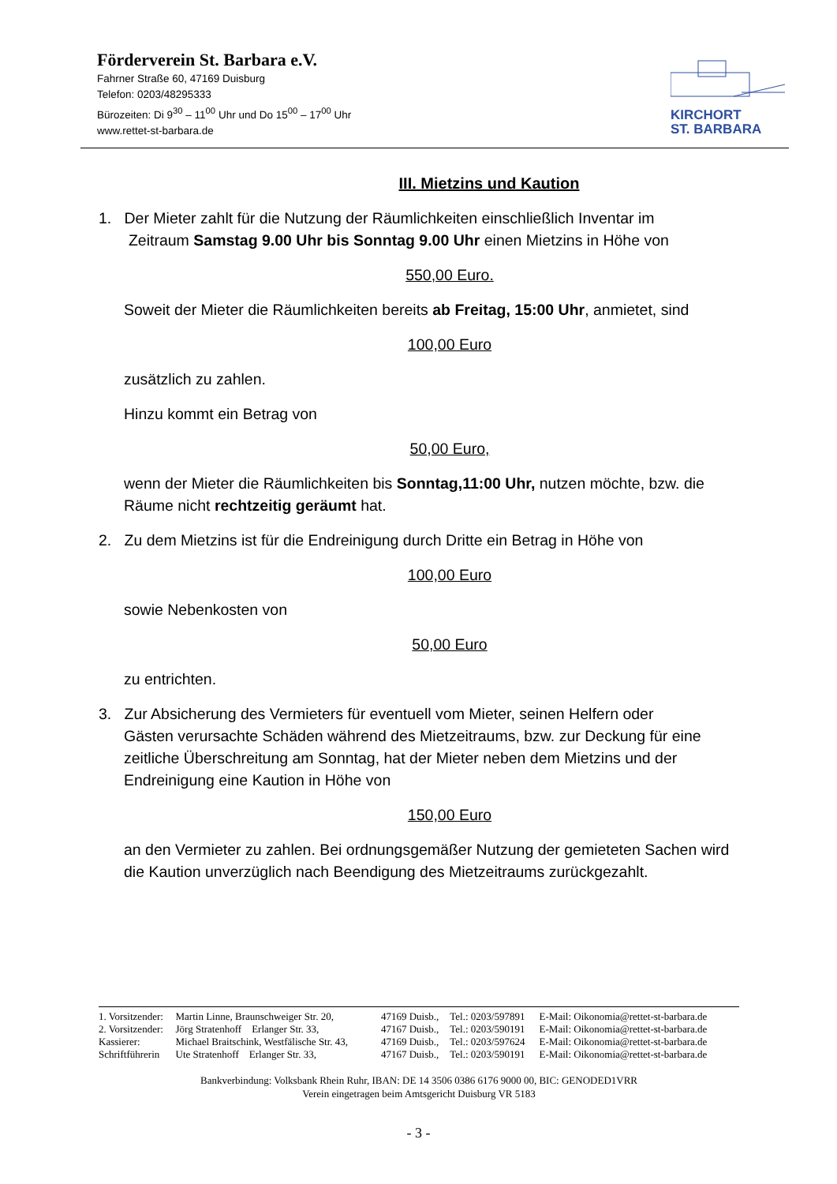Förderverein St. Barbara e.V.
Fahrner Straße 60, 47169 Duisburg
Telefon: 0203/48295333
Bürozeiten: Di 9<sup>30</sup> – 11<sup>00</sup> Uhr und Do 15<sup>00</sup> – 17<sup>00</sup> Uhr
www.rettet-st-barbara.de
KIRCHORT
ST. BARBARA
III. Mietzins und Kaution
1. Der Mieter zahlt für die Nutzung der Räumlichkeiten einschließlich Inventar im
Zeitraum Samstag 9.00 Uhr bis Sonntag 9.00 Uhr einen Mietzins in Höhe von
550,00 Euro.
Soweit der Mieter die Räumlichkeiten bereits ab Freitag, 15:00 Uhr, anmietet, sind
100,00 Euro
zusätzlich zu zahlen.
Hinzu kommt ein Betrag von
50,00 Euro,
wenn der Mieter die Räumlichkeiten bis Sonntag,11:00 Uhr, nutzen möchte, bzw. die Räume nicht rechtzeitig geräumt hat.
2. Zu dem Mietzins ist für die Endreinigung durch Dritte ein Betrag in Höhe von
100,00 Euro
sowie Nebenkosten von
50,00 Euro
zu entrichten.
3. Zur Absicherung des Vermieters für eventuell vom Mieter, seinen Helfern oder
Gästen verursachte Schäden während des Mietzeitraums, bzw. zur Deckung für eine zeitliche Überschreitung am Sonntag, hat der Mieter neben dem Mietzins und der Endreinigung eine Kaution in Höhe von
150,00 Euro
an den Vermieter zu zahlen. Bei ordnungsgemäßer Nutzung der gemieteten Sachen wird die Kaution unverzüglich nach Beendigung des Mietzeitraums zurückgezahlt.
| 1. Vorsitzender: | Martin Linne, Braunschweiger Str. 20, | 47169 Duisb., | Tel.: 0203/597891 | E-Mail: Oikonomia@rettet-st-barbara.de |
| 2. Vorsitzender: | Jörg Stratenhoff Erlanger Str. 33, | 47167 Duisb., | Tel.: 0203/590191 | E-Mail: Oikonomia@rettet-st-barbara.de |
| Kassierer: | Michael Braitschink, Westfälische Str. 43, | 47169 Duisb., | Tel.: 0203/597624 | E-Mail: Oikonomia@rettet-st-barbara.de |
| Schriftführerin | Ute Stratenhoff Erlanger Str. 33, | 47167 Duisb., | Tel.: 0203/590191 | E-Mail: Oikonomia@rettet-st-barbara.de |
Bankverbindung: Volksbank Rhein Ruhr, IBAN: DE 14 3506 0386 6176 9000 00, BIC: GENODED1VRR
Verein eingetragen beim Amtsgericht Duisburg VR 5183
- 3 -